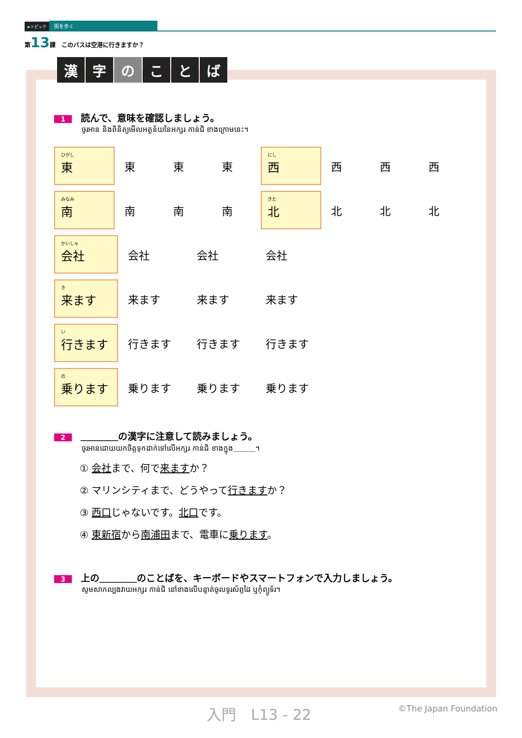►トピック 街を歩く
第13課　このバスは空港に行きますか？
漢字のことば
1 読んで、意味を確認しましょう。
ចូរអាន និងពិនិត្យមើលអត្ថន័យនៃអក្សរ កាន់ជិ ខាងក្រោមនេះ។
ひがし
東
東東 東
にし
西
西西 西
みなみ
南
南南 南
きた
北
北北 北
かいしゃ
会社
会社 会社 会社
き来ます
来ます 来ます 来ます
い行きます
行きます 行きます 行きます
の乗ります
乗ります 乗ります 乗ります
2 ＿＿＿＿の漢字に注意して読みましょう。
ចូរអានដោយយកចិត្តទុកដាក់ទៅលើអក្សរ កាន់ជិ ខាងក្នុង＿＿＿។
① 会社まで、何で来ますか？
② マリンシティまで、どうやって行きますか？
③ 西口じゃないです。北口です。
④ 東新宿から南浦田まで、電車に乗ります。
3 上の＿＿＿＿のことばを、キーボードやスマートフォンで入力しましょう。
សូមសាកល្បងវាយអក្សរ កាន់ជិ នៅខាងលើបន្ទាត់ចូលទូរស័ព្ទដៃ ឬកុំព្យូទ័រ។
入門　L13 - 22 ©The Japan Foundation